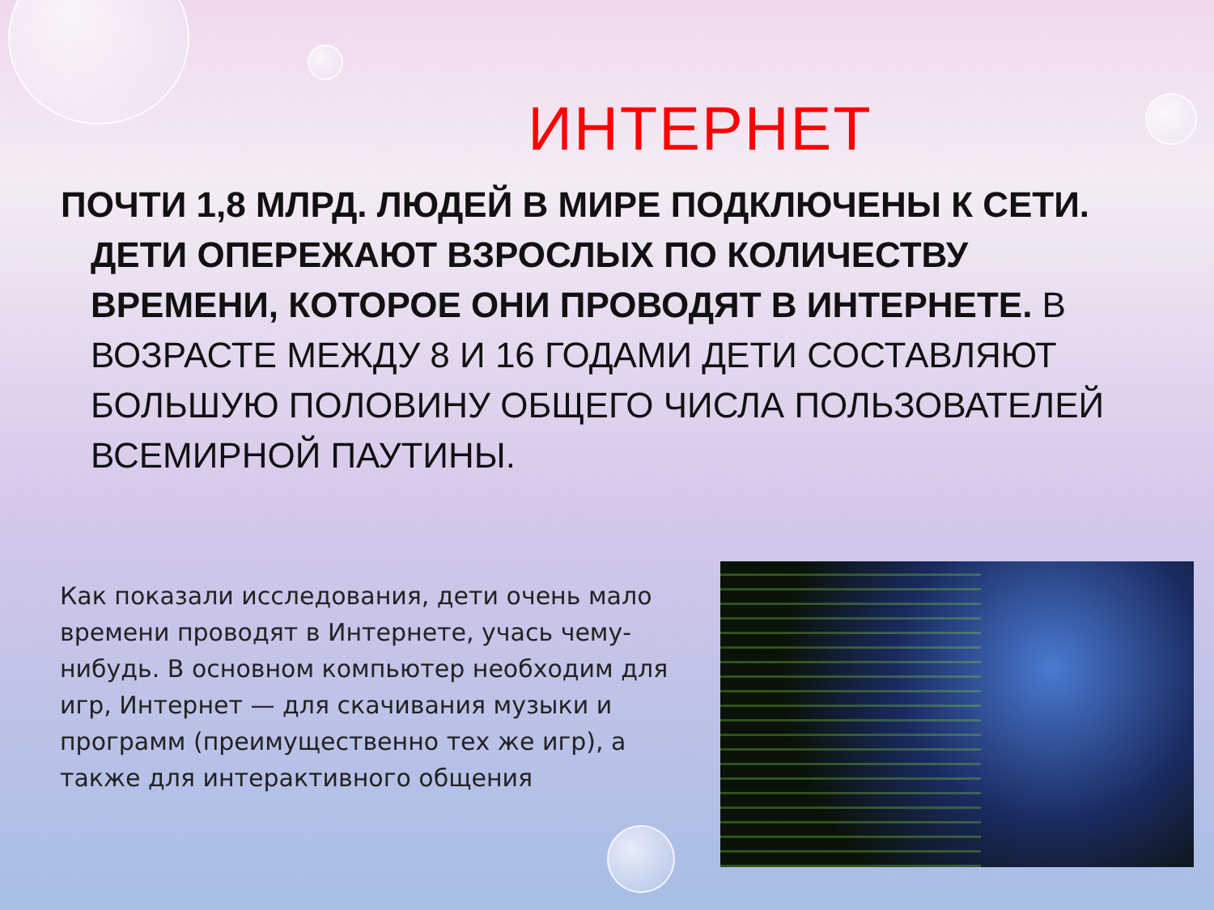ИНТЕРНЕТ
ПОЧТИ 1,8 МЛРД. ЛЮДЕЙ В МИРЕ ПОДКЛЮЧЕНЫ К СЕТИ. ДЕТИ ОПЕРЕЖАЮТ ВЗРОСЛЫХ ПО КОЛИЧЕСТВУ ВРЕМЕНИ, КОТОРОЕ ОНИ ПРОВОДЯТ В ИНТЕРНЕТЕ. В ВОЗРАСТЕ МЕЖДУ 8 И 16 ГОДАМИ ДЕТИ СОСТАВЛЯЮТ БОЛЬШУЮ ПОЛОВИНУ ОБЩЕГО ЧИСЛА ПОЛЬЗОВАТЕЛЕЙ ВСЕМИРНОЙ ПАУТИНЫ.
Как показали исследования, дети очень мало времени проводят в Интернете, учась чему-нибудь. В основном компьютер необходим для игр, Интернет — для скачивания музыки и программ (преимущественно тех же игр), а также для интерактивного общения